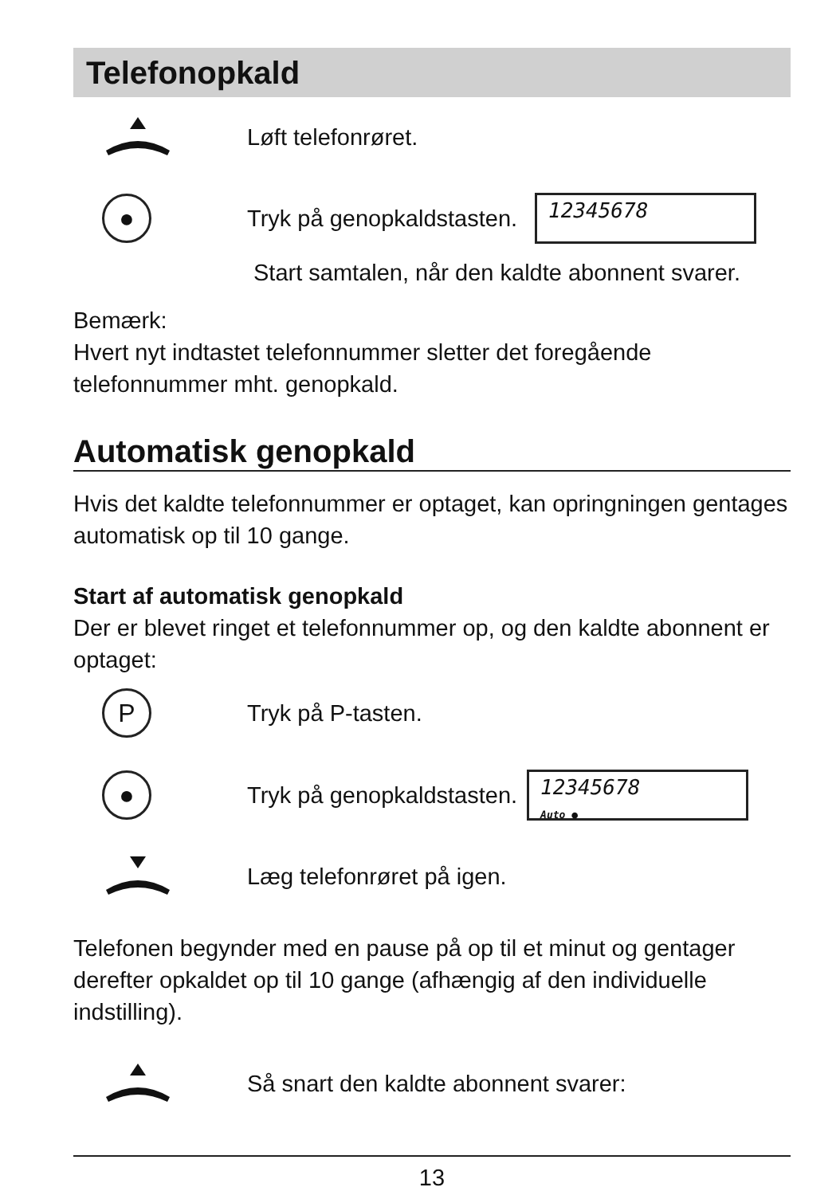Telefonopkald
Løft telefonrøret.
●
Tryk på genopkaldstasten.
12345678
Start samtalen, når den kaldte abonnent svarer.
Bemærk:
Hvert nyt indtastet telefonnummer sletter det foregående telefonnummer mht. genopkald.
Automatisk genopkald
Hvis det kaldte telefonnummer er optaget, kan opringningen gentages automatisk op til 10 gange.
Start af automatisk genopkald
Der er blevet ringet et telefonnummer op, og den kaldte abonnent er optaget:
P
Tryk på P-tasten.
●
Tryk på genopkaldstasten.
12345678
Auto ●
Læg telefonrøret på igen.
Telefonen begynder med en pause på op til et minut og gentager derefter opkaldet op til 10 gange (afhængig af den individuelle indstilling).
Så snart den kaldte abonnent svarer:
13